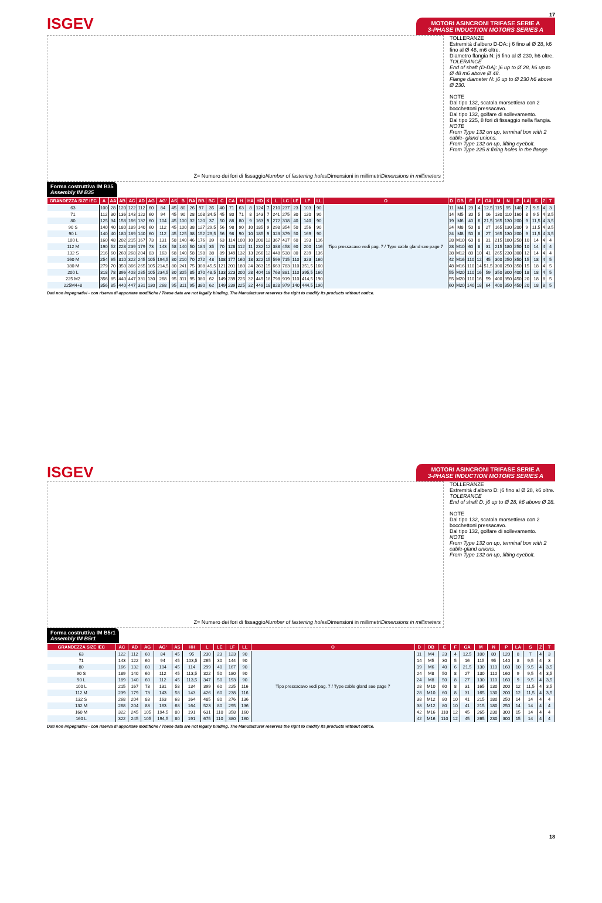ISGEV
17
MOTORI ASINCRONI TRIFASE SERIE A
3-PHASE INDUCTION MOTORS SERIES A
Z= Numero dei fori di fissaggio Number of fastening holes
Dimensioni in millimetri Dimensions in millimeters
TOLLERANZE
Estremità d'albero D-DA: j 6 fino al Ø 28, k6 fino al Ø 48, m6 oltre.
Diametro flangia N: j6 fino al Ø 230, h6 oltre.
TOLERANCE
End of shaft (D-DA): j6 up to Ø 28, k6 up to Ø 48 m6 above Ø 48.
Flange diameter N: j6 up to Ø 230 h6 above Ø 230.
NOTE
Dal tipo 132, scatola morsettiera con 2 bocchettoni pressacavo.
Dal tipo 132, golfare di sollevamento.
Dal tipo 225, 8 fori di fissaggio nella flangia.
NOTE
From Type 132 on up, terminal box with 2 cable- gland unions.
From Type 132 on up, lifting eyebolt.
From Type 225 8 fixing holes in the flange
Forma costruttiva IM B35
Assembly IM B35
| GRANDEZZA SIZE IEC | A | AA | AB | AC | AD | AG | AG' | AS | B | BA | BB | BC | C | CA | H | HA | HD | K | L | LC | LE | LF | LL | O | D | DB | E | F | GA | M | N | P | LA | S | Z | T |
| --- | --- | --- | --- | --- | --- | --- | --- | --- | --- | --- | --- | --- | --- | --- | --- | --- | --- | --- | --- | --- | --- | --- | --- | --- | --- | --- | --- | --- | --- | --- | --- | --- | --- | --- | --- | --- |
| 63 | 100 | 28 | 120 | 122 | 112 | 60 | 84 | 45 | 80 | 26 | 97 | 35 | 40 | 71 | 63 | 8 | 124 | 7 | 210 | 237 | 23 | 103 | 90 | Tipo pressacavo vedi pag. 7 / Type cable gland see page 7 | 11 | M4 | 23 | 4 | 12,5 | 115 | 95 | 140 | 7 | 9,5 | 4 | 3 |
| 71 | 112 | 30 | 136 | 143 | 122 | 60 | 94 | 45 | 90 | 28 | 108 | 34,5 | 45 | 80 | 71 | 8 | 143 | 7 | 241 | 275 | 30 | 120 | 90 | | 14 | M5 | 30 | 5 | 16 | 130 | 110 | 160 | 8 | 9,5 | 4 | 3,5 |
| 80 | 125 | 34 | 158 | 166 | 132 | 60 | 104 | 45 | 100 | 32 | 120 | 37 | 50 | 88 | 80 | 9 | 163 | 9 | 272 | 318 | 40 | 140 | 90 | | 19 | M6 | 40 | 6 | 21,5 | 165 | 130 | 200 | 9 | 11,5 | 4 | 3,5 |
| 90 S | 140 | 40 | 180 | 189 | 140 | 60 | 112 | 45 | 100 | 38 | 127 | 29,5 | 56 | 98 | 90 | 10 | 185 | 9 | 298 | 354 | 50 | 156 | 90 | | 24 | M8 | 50 | 8 | 27 | 165 | 130 | 200 | 9 | 11,5 | 4 | 3,5 |
| 90 L | 140 | 40 | 180 | 189 | 140 | 60 | 112 | 45 | 125 | 38 | 152 | 29,5 | 56 | 98 | 90 | 10 | 185 | 9 | 323 | 379 | 50 | 169 | 90 | | 24 | M8 | 50 | 8 | 27 | 165 | 130 | 200 | 9 | 11,5 | 4 | 3,5 |
| 100 L | 160 | 48 | 202 | 215 | 167 | 73 | 131 | 58 | 140 | 46 | 176 | 39 | 63 | 114 | 100 | 10 | 208 | 12 | 367 | 437 | 60 | 193 | 116 | | 28 | M10 | 60 | 8 | 31 | 215 | 180 | 250 | 10 | 14 | 4 | 4 |
| 112 M | 190 | 52 | 228 | 239 | 179 | 73 | 143 | 58 | 140 | 50 | 184 | 35 | 70 | 128 | 112 | 11 | 232 | 12 | 388 | 458 | 60 | 200 | 116 | | 28 | M10 | 60 | 8 | 31 | 215 | 180 | 250 | 10 | 14 | 4 | 4 |
| 132 S | 216 | 60 | 260 | 268 | 204 | 83 | 163 | 68 | 140 | 58 | 198 | 38 | 89 | 149 | 132 | 13 | 266 | 12 | 448 | 538 | 80 | 239 | 136 | | 38 | M12 | 80 | 10 | 41 | 265 | 230 | 300 | 12 | 14 | 4 | 4 |
| 160 M | 254 | 65 | 310 | 322 | 245 | 105 | 194,5 | 80 | 210 | 70 | 272 | 48 | 108 | 177 | 160 | 18 | 322 | 15 | 596 | 715 | 110 | 323 | 160 | | 42 | M16 | 110 | 12 | 45 | 300 | 250 | 350 | 15 | 18 | 4 | 5 |
| 180 M | 279 | 70 | 350 | 366 | 265 | 105 | 214,5 | 80 | 241 | 75 | 308 | 45,5 | 121 | 201 | 180 | 24 | 363 | 15 | 663 | 783 | 110 | 351,5 | 160 | | 48 | M16 | 110 | 14 | 51,5 | 300 | 250 | 350 | 15 | 18 | 4 | 5 |
| 200 L | 318 | 78 | 396 | 408 | 285 | 105 | 234,5 | 80 | 305 | 85 | 370 | 48,5 | 133 | 223 | 200 | 28 | 404 | 18 | 763 | 881 | 110 | 395,5 | 160 | | 55 | M20 | 110 | 16 | 59 | 350 | 300 | 400 | 18 | 18 | 4 | 5 |
| 225 M2 | 356 | 85 | 440 | 447 | 331 | 130 | 268 | 95 | 311 | 95 | 380 | 62 | 149 | 239 | 225 | 32 | 449 | 18 | 798 | 919 | 110 | 414,5 | 190 | | 55 | M20 | 110 | 16 | 59 | 400 | 350 | 450 | 20 | 18 | 8 | 5 |
| 225M4+8 | 356 | 85 | 440 | 447 | 331 | 130 | 268 | 95 | 311 | 95 | 380 | 62 | 149 | 239 | 225 | 32 | 449 | 18 | 828 | 979 | 140 | 444,5 | 190 | | 60 | M20 | 140 | 18 | 64 | 400 | 350 | 450 | 20 | 18 | 8 | 5 |
Dati non impegnativi - con riserva di apportare modifiche / These data are not legally binding. The Manufacturer reserves the right to modify its products without notice.
ISGEV
MOTORI ASINCRONI TRIFASE SERIE A
3-PHASE INDUCTION MOTORS SERIES A
Z= Numero dei fori di fissaggio Number of fastening holes
Dimensioni in millimetri Dimensions in millimeters
TOLLERANZE
Estremità d'albero D: j6 fino al Ø 28, k6 oltre.
TOLERANCE
End of shaft D: j6 up to Ø 28, k6 above Ø 28.
NOTE
Dal tipo 132, scatola morsettiera con 2 bocchettoni pressacavo.
Dal tipo 132, golfare di sollevamento.
NOTE
From Type 132 on up, terminal box with 2 cable-gland unions.
From Type 132 on up, lifting eyebolt.
Forma costruttiva IM B5r1
Assembly IM B5r1
| GRANDEZZA SIZE IEC | AC | AD | AG | AG' | AS | HH | L | LE | LF | LL | O | D | DB | E | F | GA | M | N | P | LA | S | Z | T |
| --- | --- | --- | --- | --- | --- | --- | --- | --- | --- | --- | --- | --- | --- | --- | --- | --- | --- | --- | --- | --- | --- | --- | --- |
| 63 | 122 | 112 | 60 | 84 | 45 | 95 | 230 | 23 | 123 | 90 | Tipo pressacavo vedi pag. 7 / Type cable gland see page 7 | 11 | M4 | 23 | 4 | 12,5 | 100 | 80 | 120 | 8 | 7 | 4 | 3 |
| 71 | 143 | 122 | 60 | 94 | 45 | 103,5 | 265 | 30 | 144 | 90 | | 14 | M5 | 30 | 5 | 16 | 115 | 95 | 140 | 8 | 9,5 | 4 | 3 |
| 80 | 166 | 132 | 60 | 104 | 45 | 114 | 299 | 40 | 167 | 90 | | 19 | M6 | 40 | 6 | 21,5 | 130 | 110 | 160 | 10 | 9,5 | 4 | 3,5 |
| 90 S | 189 | 140 | 60 | 112 | 45 | 113,5 | 322 | 50 | 180 | 90 | | 24 | M8 | 50 | 8 | 27 | 130 | 110 | 160 | 9 | 9,5 | 4 | 3,5 |
| 90 L | 189 | 140 | 60 | 112 | 45 | 113,5 | 347 | 50 | 193 | 90 | | 24 | M8 | 50 | 8 | 27 | 130 | 110 | 160 | 9 | 9,5 | 4 | 3,5 |
| 100 L | 215 | 167 | 73 | 131 | 58 | 134 | 399 | 60 | 225 | 116 | | 28 | M10 | 60 | 8 | 31 | 165 | 130 | 200 | 12 | 11,5 | 4 | 3,5 |
| 112 M | 239 | 179 | 73 | 143 | 58 | 143 | 426 | 60 | 238 | 116 | | 28 | M10 | 60 | 8 | 31 | 165 | 130 | 200 | 12 | 11,5 | 4 | 3,5 |
| 132 S | 268 | 204 | 83 | 163 | 68 | 164 | 485 | 80 | 276 | 136 | | 38 | M12 | 80 | 10 | 41 | 215 | 180 | 250 | 14 | 14 | 4 | 4 |
| 132 M | 268 | 204 | 83 | 163 | 68 | 164 | 523 | 80 | 295 | 136 | | 38 | M12 | 80 | 10 | 41 | 215 | 180 | 250 | 14 | 14 | 4 | 4 |
| 160 M | 322 | 245 | 105 | 194,5 | 80 | 191 | 631 | 110 | 358 | 160 | | 42 | M16 | 110 | 12 | 45 | 265 | 230 | 300 | 15 | 14 | 4 | 4 |
| 160 L | 322 | 245 | 105 | 194,5 | 80 | 191 | 675 | 110 | 380 | 160 | | 42 | M16 | 110 | 12 | 45 | 265 | 230 | 300 | 15 | 14 | 4 | 4 |
Dati non impegnativi - con riserva di apportare modifiche / These data are not legally binding. The Manufacturer reserves the right to modify its products without notice.
18